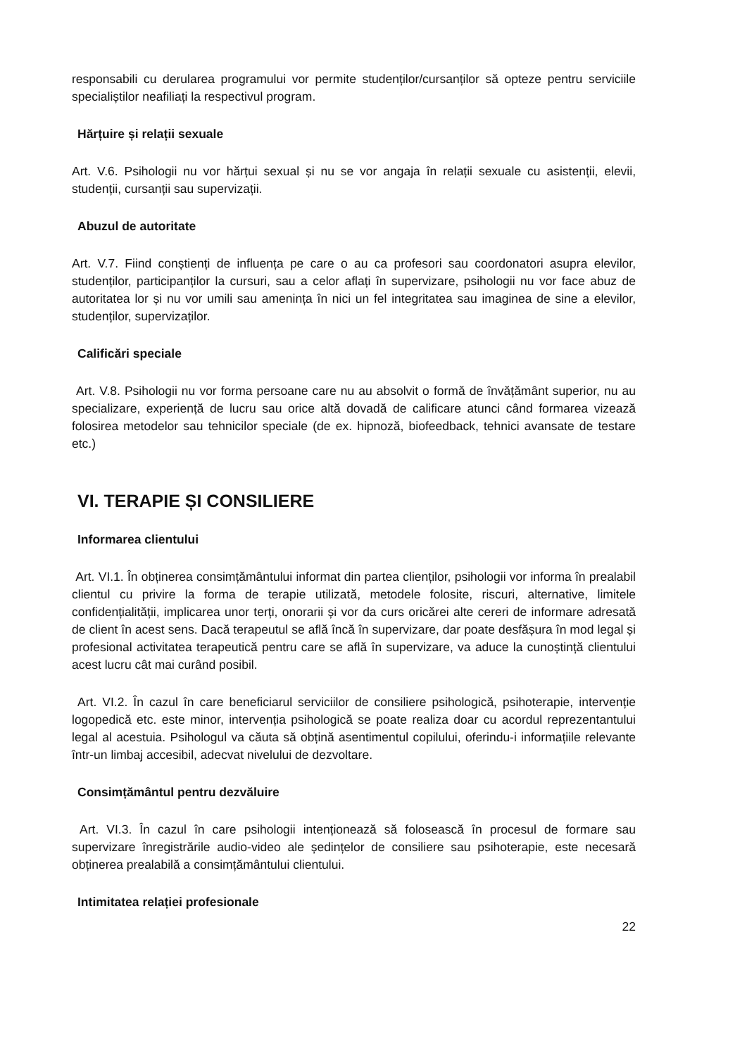responsabili cu derularea programului vor permite studenților/cursanților să opteze pentru serviciile specialiștilor neafiliați la respectivul program.
Hărțuire și relații sexuale
Art. V.6. Psihologii nu vor hărțui sexual și nu se vor angaja în relații sexuale cu asistenții, elevii, studenții, cursanții sau supervizații.
Abuzul de autoritate
Art. V.7. Fiind conștienți de influența pe care o au ca profesori sau coordonatori asupra elevilor, studenților, participanților la cursuri, sau a celor aflați în supervizare, psihologii nu vor face abuz de autoritatea lor și nu vor umili sau amenința în nici un fel integritatea sau imaginea de sine a elevilor, studenților, supervizaților.
Calificări speciale
Art. V.8. Psihologii nu vor forma persoane care nu au absolvit o formă de învățământ superior, nu au specializare, experiență de lucru sau orice altă dovadă de calificare atunci când formarea vizează folosirea metodelor sau tehnicilor speciale (de ex. hipnoză, biofeedback, tehnici avansate de testare etc.)
VI. TERAPIE ȘI CONSILIERE
Informarea clientului
Art. VI.1. În obținerea consimțământului informat din partea clienților, psihologii vor informa în prealabil clientul cu privire la forma de terapie utilizată, metodele folosite, riscuri, alternative, limitele confidențialității, implicarea unor terți, onorarii și vor da curs oricărei alte cereri de informare adresată de client în acest sens. Dacă terapeutul se află încă în supervizare, dar poate desfășura în mod legal și profesional activitatea terapeutică pentru care se află în supervizare, va aduce la cunoștință clientului acest lucru cât mai curând posibil.
Art. VI.2. În cazul în care beneficiarul serviciilor de consiliere psihologică, psihoterapie, intervenție logopedică etc. este minor, intervenția psihologică se poate realiza doar cu acordul reprezentantului legal al acestuia. Psihologul va căuta să obțină asentimentul copilului, oferindu-i informațiile relevante într-un limbaj accesibil, adecvat nivelului de dezvoltare.
Consimțământul pentru dezvăluire
Art. VI.3. În cazul în care psihologii intenționează să folosească în procesul de formare sau supervizare înregistrările audio-video ale ședințelor de consiliere sau psihoterapie, este necesară obținerea prealabilă a consimțământului clientului.
Intimitatea relației profesionale
22